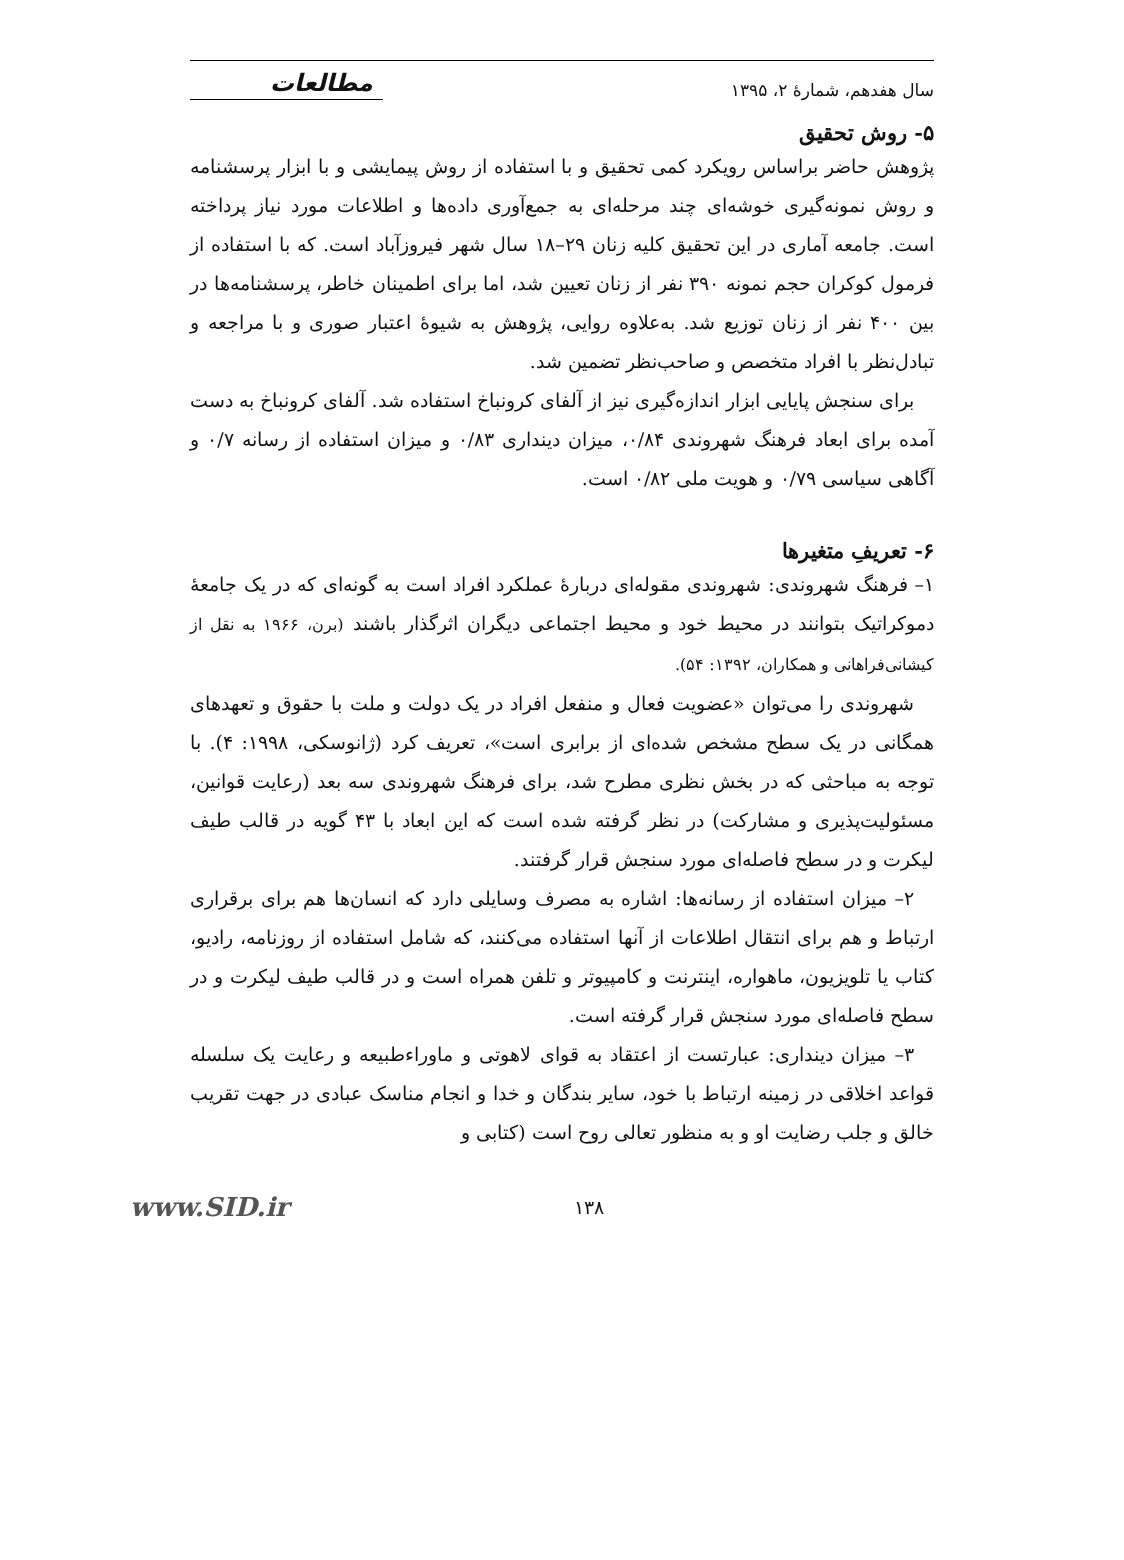سال هفدهم، شمارهٔ ۲، ۱۳۹۵ مطالعات
۵- روش تحقیق
پژوهش حاضر براساس رویکرد کمی تحقیق و با استفاده از روش پیمایشی و با ابزار پرسشنامه و روش نمونه‌گیری خوشه‌ای چند مرحله‌ای به جمع‌آوری داده‌ها و اطلاعات مورد نیاز پرداخته است. جامعه آماری در این تحقیق کلیه زنان ۲۹–۱۸ سال شهر فیروزآباد است. که با استفاده از فرمول کوکران حجم نمونه ۳۹۰ نفر از زنان تعیین شد، اما برای اطمینان خاطر، پرسشنامه‌ها در بین ۴۰۰ نفر از زنان توزیع شد. به‌علاوه روایی، پژوهش به شیوهٔ اعتبار صوری و با مراجعه و تبادل‌نظر با افراد متخصص و صاحب‌نظر تضمین شد.
برای سنجش پایایی ابزار اندازه‌گیری نیز از آلفای کرونباخ استفاده شد. آلفای کرونباخ به دست آمده برای ابعاد فرهنگ شهروندی ۰/۸۴، میزان دینداری ۰/۸۳ و میزان استفاده از رسانه ۰/۷ و آگاهی سیاسی ۰/۷۹ و هویت ملی ۰/۸۲ است.
۶- تعریفِ متغیرها
۱– فرهنگ شهروندی: شهروندی مقوله‌ای دربارهٔ عملکرد افراد است به گونه‌ای که در یک جامعهٔ دموکراتیک بتوانند در محیط خود و محیط اجتماعی دیگران اثرگذار باشند (برن، ۱۹۶۶ به نقل از کیشانی‌فراهانی و همکاران، ۱۳۹۲: ۵۴).
شهروندی را می‌توان «عضویت فعال و منفعل افراد در یک دولت و ملت با حقوق و تعهدهای همگانی در یک سطح مشخص شده‌ای از برابری است»، تعریف کرد (ژانوسکی، ۱۹۹۸: ۴). با توجه به مباحثی که در بخش نظری مطرح شد، برای فرهنگ شهروندی سه بعد (رعایت قوانین، مسئولیت‌پذیری و مشارکت) در نظر گرفته شده است که این ابعاد با ۴۳ گویه در قالب طیف لیکرت و در سطح فاصله‌ای مورد سنجش قرار گرفتند.
۲– میزان استفاده از رسانه‌ها: اشاره به مصرف وسایلی دارد که انسان‌ها هم برای برقراری ارتباط و هم برای انتقال اطلاعات از آنها استفاده می‌کنند، که شامل استفاده از روزنامه، رادیو، کتاب یا تلویزیون، ماهواره، اینترنت و کامپیوتر و تلفن همراه است و در قالب طیف لیکرت و در سطح فاصله‌ای مورد سنجش قرار گرفته است.
۳– میزان دینداری: عبارتست از اعتقاد به قوای لاهوتی و ماوراءطبیعه و رعایت یک سلسله قواعد اخلاقی در زمینه ارتباط با خود، سایر بندگان و خدا و انجام مناسک عبادی در جهت تقریب خالق و جلب رضایت او و به منظور تعالی روح است (کتابی و
۱۳۸ www.SID.ir